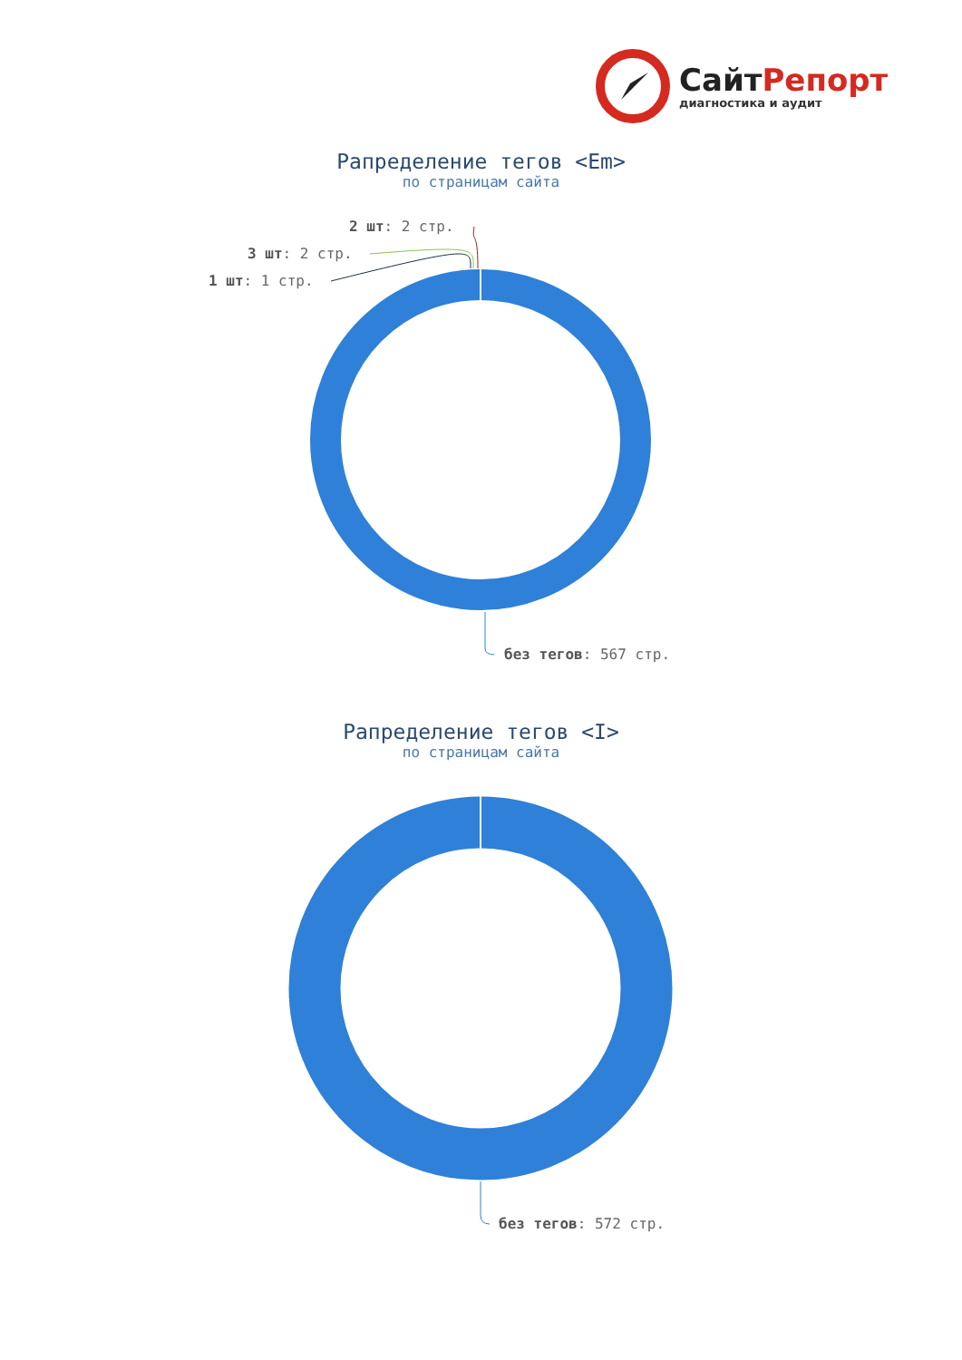СайтРепорт
диагностика и аудит
Рапределение тегов <Em>
по страницам сайта
2 шт: 2 стр.
3 шт: 2 стр.
1 шт: 1 стр.
без тегов: 567 стр.
Рапределение тегов <I>
по страницам сайта
без тегов: 572 стр.